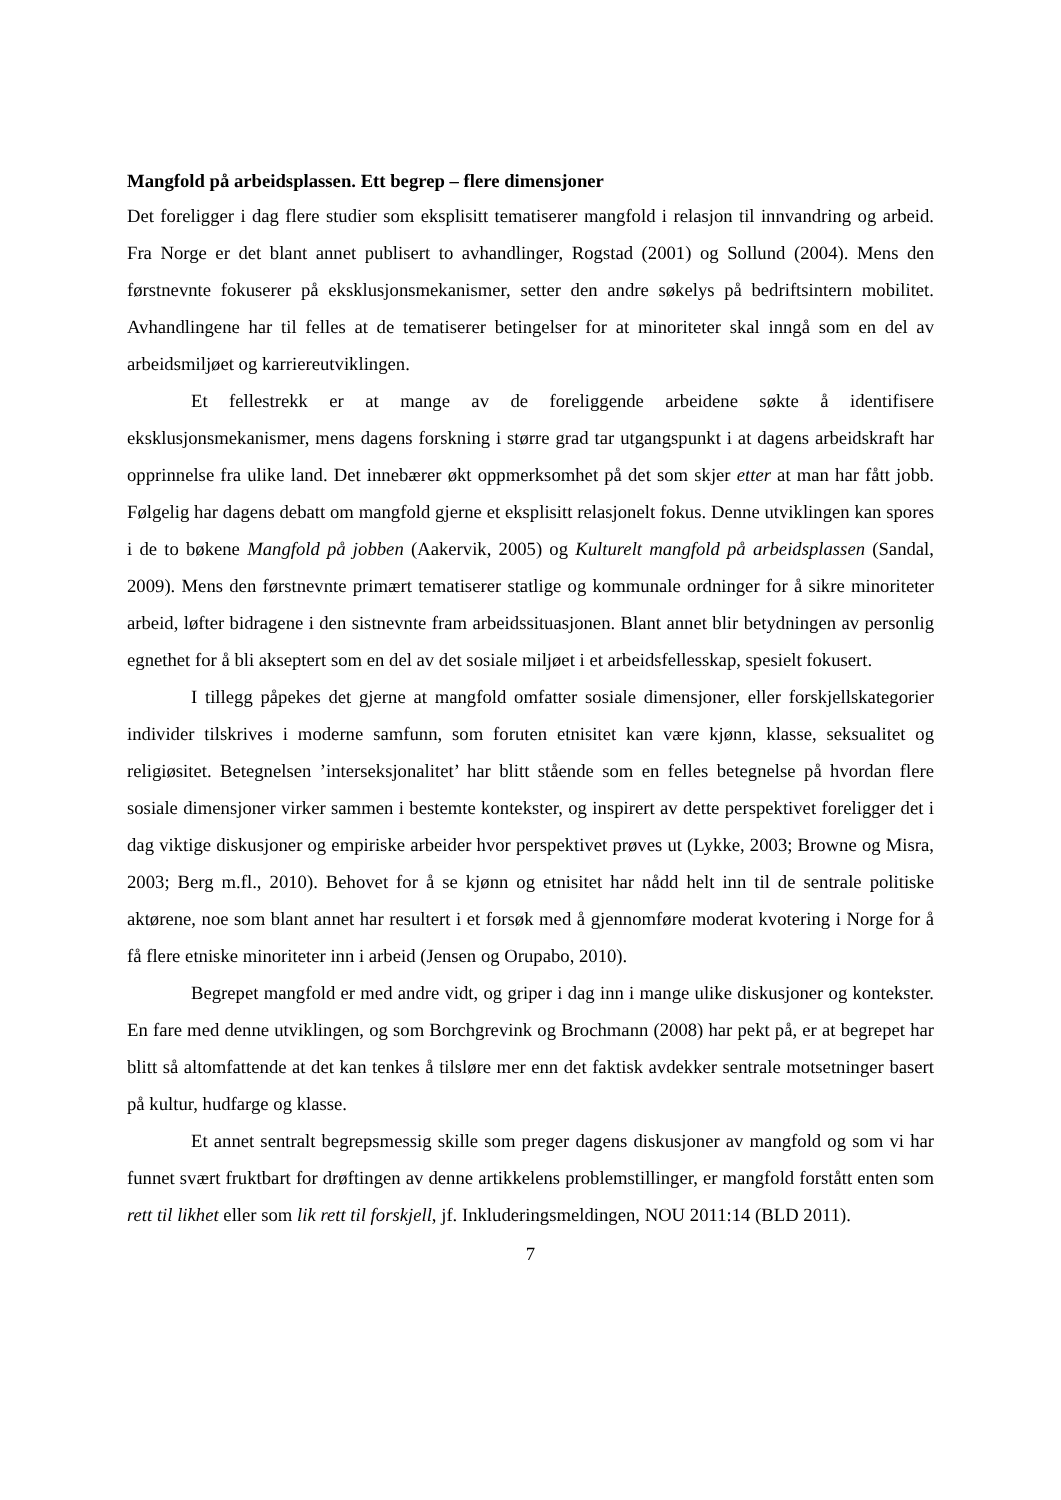Mangfold på arbeidsplassen. Ett begrep – flere dimensjoner
Det foreligger i dag flere studier som eksplisitt tematiserer mangfold i relasjon til innvandring og arbeid. Fra Norge er det blant annet publisert to avhandlinger, Rogstad (2001) og Sollund (2004). Mens den førstnevnte fokuserer på eksklusjonsmekanismer, setter den andre søkelys på bedriftsintern mobilitet. Avhandlingene har til felles at de tematiserer betingelser for at minoriteter skal inngå som en del av arbeidsmiljøet og karriereutviklingen.
Et fellestrekk er at mange av de foreliggende arbeidene søkte å identifisere eksklusjonsmekanismer, mens dagens forskning i større grad tar utgangspunkt i at dagens arbeidskraft har opprinnelse fra ulike land. Det innebærer økt oppmerksomhet på det som skjer etter at man har fått jobb. Følgelig har dagens debatt om mangfold gjerne et eksplisitt relasjonelt fokus. Denne utviklingen kan spores i de to bøkene Mangfold på jobben (Aakervik, 2005) og Kulturelt mangfold på arbeidsplassen (Sandal, 2009). Mens den førstnevnte primært tematiserer statlige og kommunale ordninger for å sikre minoriteter arbeid, løfter bidragene i den sistnevnte fram arbeidssituasjonen. Blant annet blir betydningen av personlig egnethet for å bli akseptert som en del av det sosiale miljøet i et arbeidsfellesskap, spesielt fokusert.
I tillegg påpekes det gjerne at mangfold omfatter sosiale dimensjoner, eller forskjellskategorier individer tilskrives i moderne samfunn, som foruten etnisitet kan være kjønn, klasse, seksualitet og religiøsitet. Betegnelsen ’interseksjonalitet’ har blitt stående som en felles betegnelse på hvordan flere sosiale dimensjoner virker sammen i bestemte kontekster, og inspirert av dette perspektivet foreligger det i dag viktige diskusjoner og empiriske arbeider hvor perspektivet prøves ut (Lykke, 2003; Browne og Misra, 2003; Berg m.fl., 2010). Behovet for å se kjønn og etnisitet har nådd helt inn til de sentrale politiske aktørene, noe som blant annet har resultert i et forsøk med å gjennomføre moderat kvotering i Norge for å få flere etniske minoriteter inn i arbeid (Jensen og Orupabo, 2010).
Begrepet mangfold er med andre vidt, og griper i dag inn i mange ulike diskusjoner og kontekster. En fare med denne utviklingen, og som Borchgrevink og Brochmann (2008) har pekt på, er at begrepet har blitt så altomfattende at det kan tenkes å tilsløre mer enn det faktisk avdekker sentrale motsetninger basert på kultur, hudfarge og klasse.
Et annet sentralt begrepsmessig skille som preger dagens diskusjoner av mangfold og som vi har funnet svært fruktbart for drøftingen av denne artikkelens problemstillinger, er mangfold forstått enten som rett til likhet eller som lik rett til forskjell, jf. Inkluderingsmeldingen, NOU 2011:14 (BLD 2011).
7